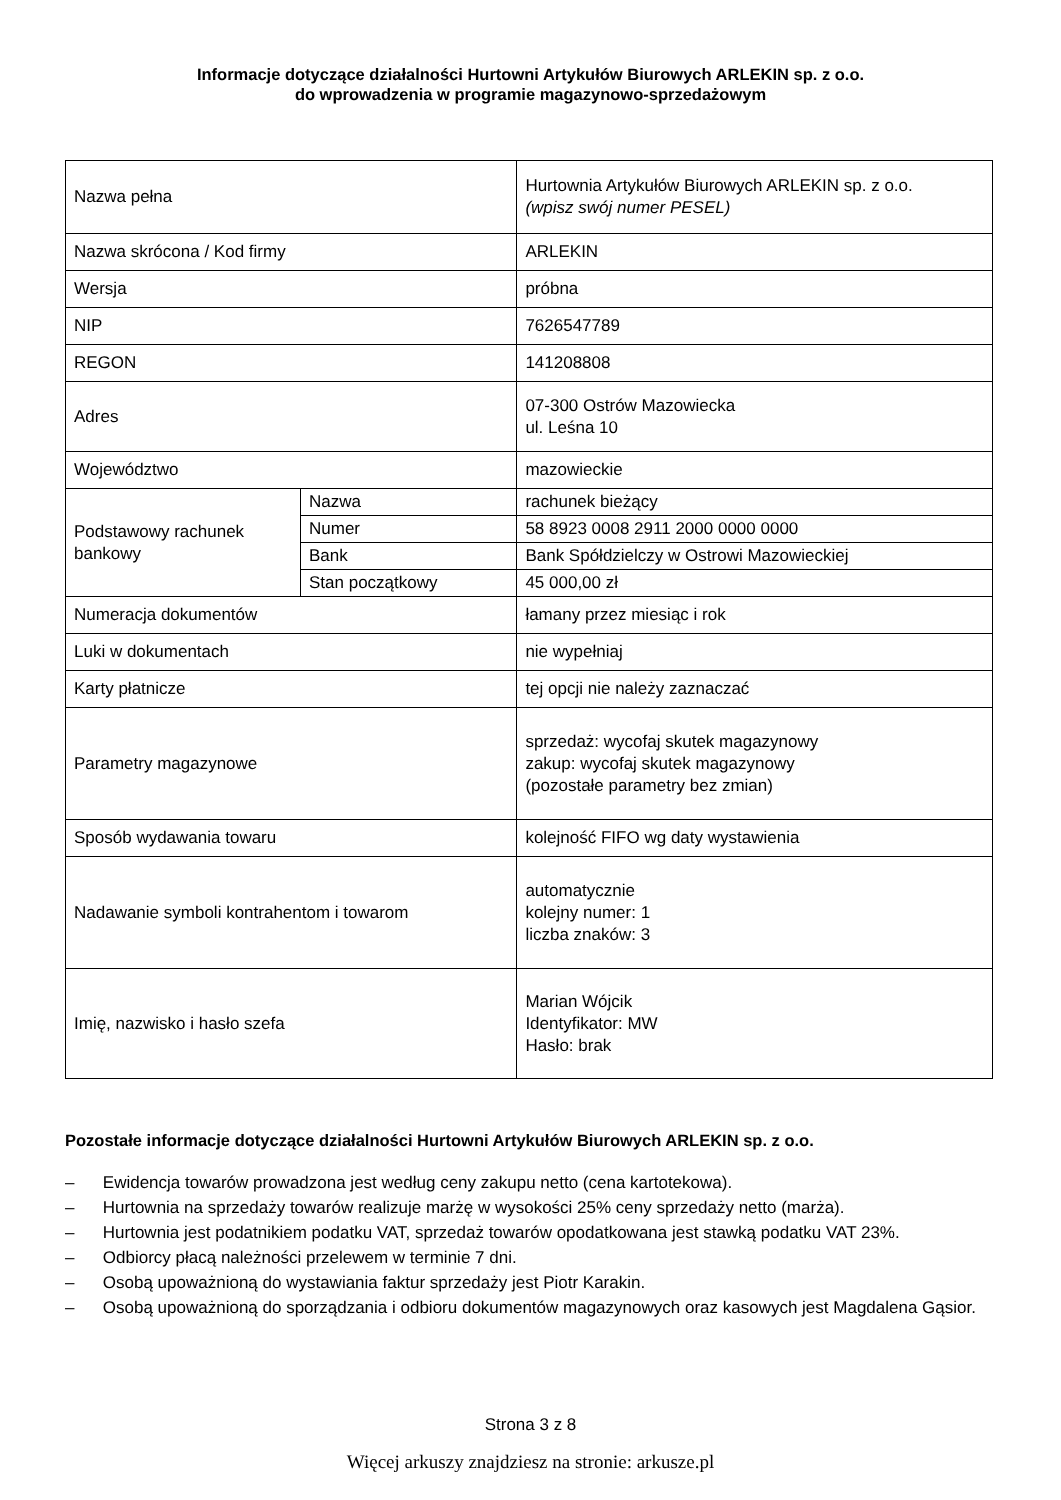Informacje dotyczące działalności Hurtowni Artykułów Biurowych ARLEKIN sp. z o.o.
do wprowadzenia w programie magazynowo-sprzedażowym
| Nazwa pełna | | Hurtownia Artykułów Biurowych ARLEKIN sp. z o.o. (wpisz swój numer PESEL) |
| Nazwa skrócona / Kod firmy | | ARLEKIN |
| Wersja | | próbna |
| NIP | | 7626547789 |
| REGON | | 141208808 |
| Adres | | 07-300 Ostrów Mazowiecka ul. Leśna 10 |
| Województwo | | mazowieckie |
| Podstawowy rachunek bankowy | Nazwa | rachunek bieżący |
| | Numer | 58 8923 0008 2911 2000 0000 0000 |
| | Bank | Bank Spółdzielczy w Ostrowi Mazowieckiej |
| | Stan początkowy | 45 000,00 zł |
| Numeracja dokumentów | | łamany przez miesiąc i rok |
| Luki w dokumentach | | nie wypełniaj |
| Karty płatnicze | | tej opcji nie należy zaznaczać |
| Parametry magazynowe | | sprzedaż: wycofaj skutek magazynowy zakup: wycofaj skutek magazynowy (pozostałe parametry bez zmian) |
| Sposób wydawania towaru | | kolejność FIFO wg daty wystawienia |
| Nadawanie symboli kontrahentom i towarom | | automatycznie kolejny numer: 1 liczba znaków: 3 |
| Imię, nazwisko i hasło szefa | | Marian Wójcik Identyfikator: MW Hasło: brak |
Pozostałe informacje dotyczące działalności Hurtowni Artykułów Biurowych ARLEKIN sp. z o.o.
– Ewidencja towarów prowadzona jest według ceny zakupu netto (cena kartotekowa).
– Hurtownia na sprzedaży towarów realizuje marżę w wysokości 25% ceny sprzedaży netto (marża).
– Hurtownia jest podatnikiem podatku VAT, sprzedaż towarów opodatkowana jest stawką podatku VAT 23%.
– Odbiorcy płacą należności przelewem w terminie 7 dni.
– Osobą upoważnioną do wystawiania faktur sprzedaży jest Piotr Karakin.
– Osobą upoważnioną do sporządzania i odbioru dokumentów magazynowych oraz kasowych jest Magdalena Gąsior.
Strona 3 z 8
Więcej arkuszy znajdziesz na stronie: arkusze.pl